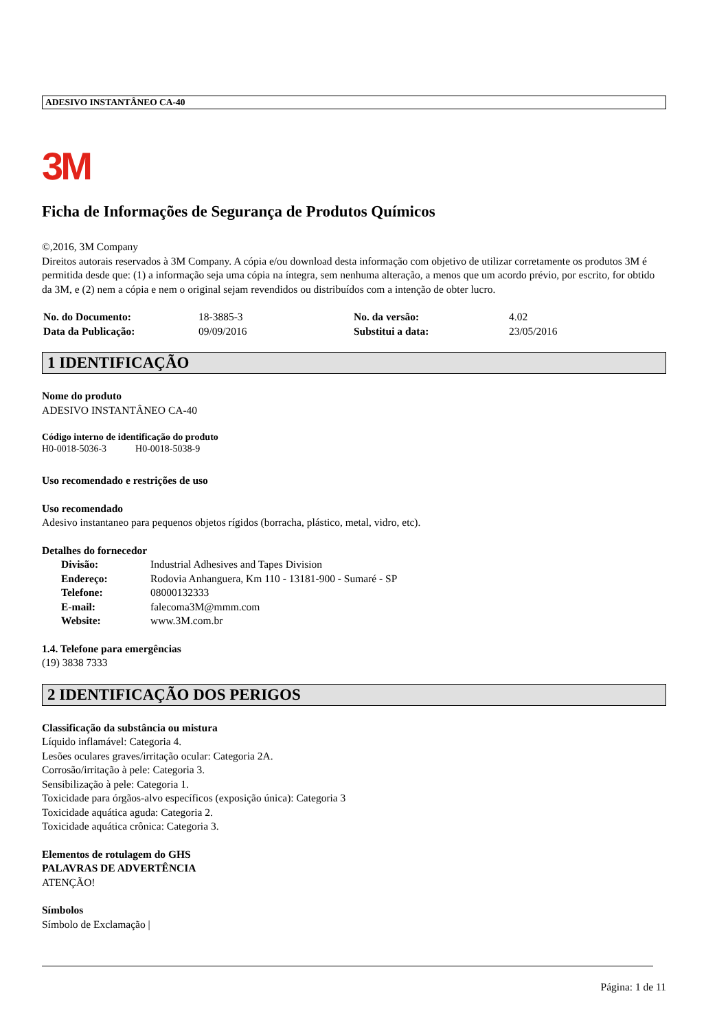ADESIVO INSTANTÂNEO CA-40
3M
Ficha de Informações de Segurança de Produtos Químicos
©,2016, 3M Company
Direitos autorais reservados à 3M Company. A cópia e/ou download desta informação com objetivo de utilizar corretamente os produtos 3M é permitida desde que: (1) a informação seja uma cópia na íntegra, sem nenhuma alteração, a menos que um acordo prévio, por escrito, for obtido da 3M, e (2) nem a cópia e nem o original sejam revendidos ou distribuídos com a intenção de obter lucro.
| No. do Documento: | 18-3885-3 | No. da versão: | 4.02 |
| Data da Publicação: | 09/09/2016 | Substitui a data: | 23/05/2016 |
1 IDENTIFICAÇÃO
Nome do produto
ADESIVO INSTANTÂNEO CA-40
Código interno de identificação do produto
H0-0018-5036-3 H0-0018-5038-9
Uso recomendado e restrições de uso
Uso recomendado
Adesivo instantaneo para pequenos objetos rígidos (borracha, plástico, metal, vidro, etc).
Detalhes do fornecedor
| Divisão: | Industrial Adhesives and Tapes Division |
| Endereço: | Rodovia Anhanguera, Km 110 - 13181-900 - Sumaré - SP |
| Telefone: | 08000132333 |
| E-mail: | falecoma3M@mmm.com |
| Website: | www.3M.com.br |
1.4. Telefone para emergências
(19) 3838 7333
2 IDENTIFICAÇÃO DOS PERIGOS
Classificação da substância ou mistura
Líquido inflamável: Categoria 4.
Lesões oculares graves/irritação ocular: Categoria 2A.
Corrosão/irritação à pele: Categoria 3.
Sensibilização à pele: Categoria 1.
Toxicidade para órgãos-alvo específicos (exposição única): Categoria 3
Toxicidade aquática aguda: Categoria 2.
Toxicidade aquática crônica: Categoria 3.
Elementos de rotulagem do GHS
PALAVRAS DE ADVERTÊNCIA
ATENÇÃO!
Símbolos
Símbolo de Exclamação |
Página: 1 de 11